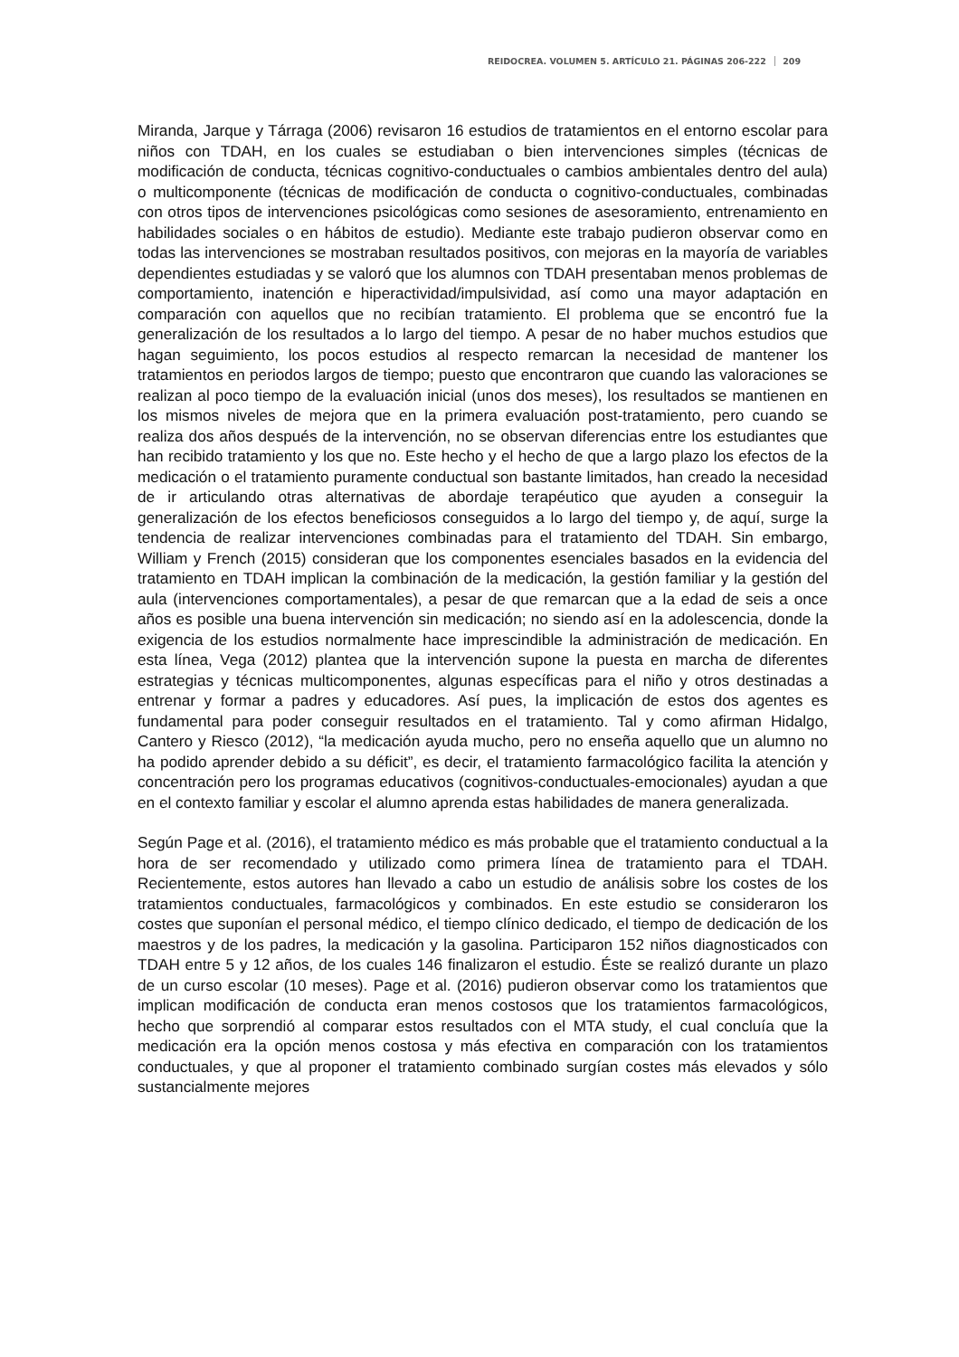REIDOCREA. VOLUMEN 5. ARTÍCULO 21. PÁGINAS 206-222 209
Miranda, Jarque y Tárraga (2006) revisaron 16 estudios de tratamientos en el entorno escolar para niños con TDAH, en los cuales se estudiaban o bien intervenciones simples (técnicas de modificación de conducta, técnicas cognitivo-conductuales o cambios ambientales dentro del aula) o multicomponente (técnicas de modificación de conducta o cognitivo-conductuales, combinadas con otros tipos de intervenciones psicológicas como sesiones de asesoramiento, entrenamiento en habilidades sociales o en hábitos de estudio). Mediante este trabajo pudieron observar como en todas las intervenciones se mostraban resultados positivos, con mejoras en la mayoría de variables dependientes estudiadas y se valoró que los alumnos con TDAH presentaban menos problemas de comportamiento, inatención e hiperactividad/impulsividad, así como una mayor adaptación en comparación con aquellos que no recibían tratamiento. El problema que se encontró fue la generalización de los resultados a lo largo del tiempo. A pesar de no haber muchos estudios que hagan seguimiento, los pocos estudios al respecto remarcan la necesidad de mantener los tratamientos en periodos largos de tiempo; puesto que encontraron que cuando las valoraciones se realizan al poco tiempo de la evaluación inicial (unos dos meses), los resultados se mantienen en los mismos niveles de mejora que en la primera evaluación post-tratamiento, pero cuando se realiza dos años después de la intervención, no se observan diferencias entre los estudiantes que han recibido tratamiento y los que no. Este hecho y el hecho de que a largo plazo los efectos de la medicación o el tratamiento puramente conductual son bastante limitados, han creado la necesidad de ir articulando otras alternativas de abordaje terapéutico que ayuden a conseguir la generalización de los efectos beneficiosos conseguidos a lo largo del tiempo y, de aquí, surge la tendencia de realizar intervenciones combinadas para el tratamiento del TDAH. Sin embargo, William y French (2015) consideran que los componentes esenciales basados en la evidencia del tratamiento en TDAH implican la combinación de la medicación, la gestión familiar y la gestión del aula (intervenciones comportamentales), a pesar de que remarcan que a la edad de seis a once años es posible una buena intervención sin medicación; no siendo así en la adolescencia, donde la exigencia de los estudios normalmente hace imprescindible la administración de medicación. En esta línea, Vega (2012) plantea que la intervención supone la puesta en marcha de diferentes estrategias y técnicas multicomponentes, algunas específicas para el niño y otros destinadas a entrenar y formar a padres y educadores. Así pues, la implicación de estos dos agentes es fundamental para poder conseguir resultados en el tratamiento. Tal y como afirman Hidalgo, Cantero y Riesco (2012), “la medicación ayuda mucho, pero no enseña aquello que un alumno no ha podido aprender debido a su déficit”, es decir, el tratamiento farmacológico facilita la atención y concentración pero los programas educativos (cognitivos-conductuales-emocionales) ayudan a que en el contexto familiar y escolar el alumno aprenda estas habilidades de manera generalizada.
Según Page et al. (2016), el tratamiento médico es más probable que el tratamiento conductual a la hora de ser recomendado y utilizado como primera línea de tratamiento para el TDAH. Recientemente, estos autores han llevado a cabo un estudio de análisis sobre los costes de los tratamientos conductuales, farmacológicos y combinados. En este estudio se consideraron los costes que suponían el personal médico, el tiempo clínico dedicado, el tiempo de dedicación de los maestros y de los padres, la medicación y la gasolina. Participaron 152 niños diagnosticados con TDAH entre 5 y 12 años, de los cuales 146 finalizaron el estudio. Éste se realizó durante un plazo de un curso escolar (10 meses). Page et al. (2016) pudieron observar como los tratamientos que implican modificación de conducta eran menos costosos que los tratamientos farmacológicos, hecho que sorprendió al comparar estos resultados con el MTA study, el cual concluía que la medicación era la opción menos costosa y más efectiva en comparación con los tratamientos conductuales, y que al proponer el tratamiento combinado surgían costes más elevados y sólo sustancialmente mejores